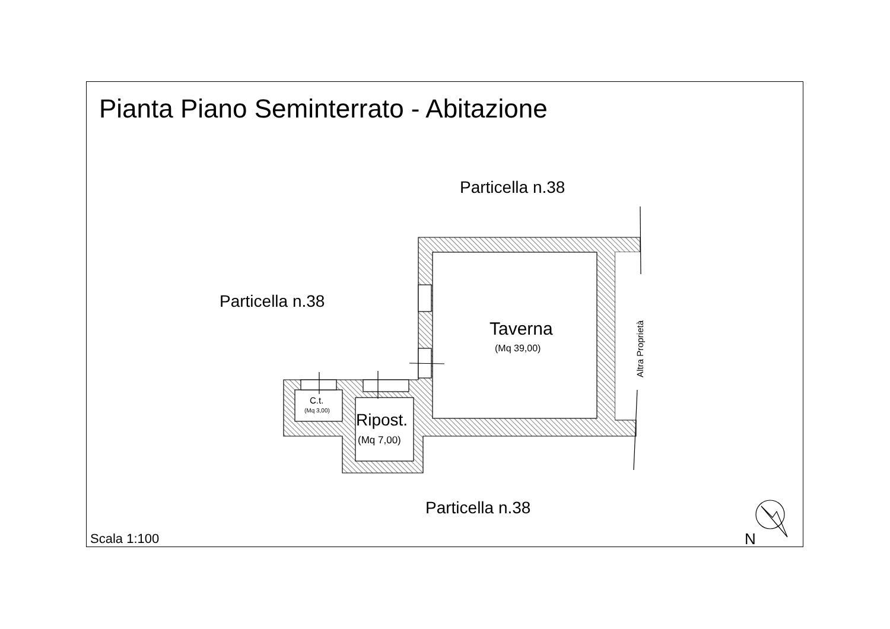Pianta Piano Seminterrato - Abitazione
Particella n.38
Particella n.38
Taverna
(Mq 39,00)
Altra Proprietà
C.t.
(Mq 3,00)
Ripost.
(Mq 7,00)
Particella n.38
Scala 1:100 N